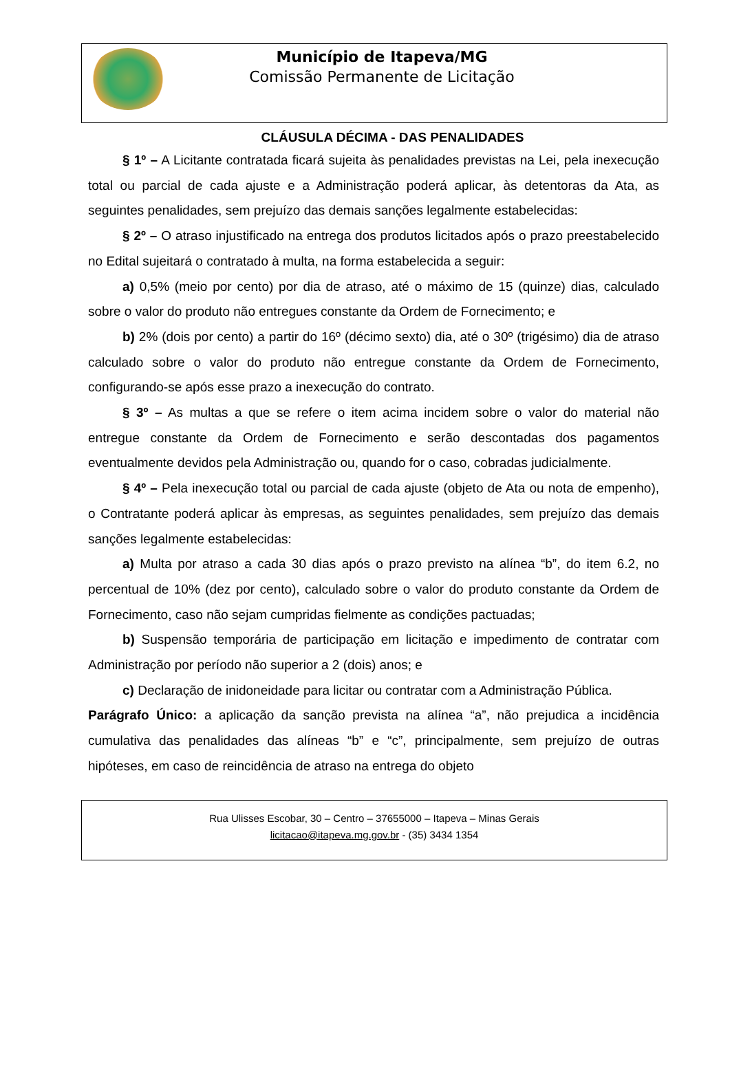Município de Itapeva/MG
Comissão Permanente de Licitação
CLÁUSULA DÉCIMA - DAS PENALIDADES
§ 1º – A Licitante contratada ficará sujeita às penalidades previstas na Lei, pela inexecução total ou parcial de cada ajuste e a Administração poderá aplicar, às detentoras da Ata, as seguintes penalidades, sem prejuízo das demais sanções legalmente estabelecidas:
§ 2º – O atraso injustificado na entrega dos produtos licitados após o prazo preestabelecido no Edital sujeitará o contratado à multa, na forma estabelecida a seguir:
a) 0,5% (meio por cento) por dia de atraso, até o máximo de 15 (quinze) dias, calculado sobre o valor do produto não entregues constante da Ordem de Fornecimento; e
b) 2% (dois por cento) a partir do 16º (décimo sexto) dia, até o 30º (trigésimo) dia de atraso calculado sobre o valor do produto não entregue constante da Ordem de Fornecimento, configurando-se após esse prazo a inexecução do contrato.
§ 3º – As multas a que se refere o item acima incidem sobre o valor do material não entregue constante da Ordem de Fornecimento e serão descontadas dos pagamentos eventualmente devidos pela Administração ou, quando for o caso, cobradas judicialmente.
§ 4º – Pela inexecução total ou parcial de cada ajuste (objeto de Ata ou nota de empenho), o Contratante poderá aplicar às empresas, as seguintes penalidades, sem prejuízo das demais sanções legalmente estabelecidas:
a) Multa por atraso a cada 30 dias após o prazo previsto na alínea “b”, do item 6.2, no percentual de 10% (dez por cento), calculado sobre o valor do produto constante da Ordem de Fornecimento, caso não sejam cumpridas fielmente as condições pactuadas;
b) Suspensão temporária de participação em licitação e impedimento de contratar com Administração por período não superior a 2 (dois) anos; e
c) Declaração de inidoneidade para licitar ou contratar com a Administração Pública.
Parágrafo Único: a aplicação da sanção prevista na alínea “a”, não prejudica a incidência cumulativa das penalidades das alíneas “b” e “c”, principalmente, sem prejuízo de outras hipóteses, em caso de reincidência de atraso na entrega do objeto
Rua Ulisses Escobar, 30 – Centro – 37655000 – Itapeva – Minas Gerais
licitacao@itapeva.mg.gov.br - (35) 3434 1354